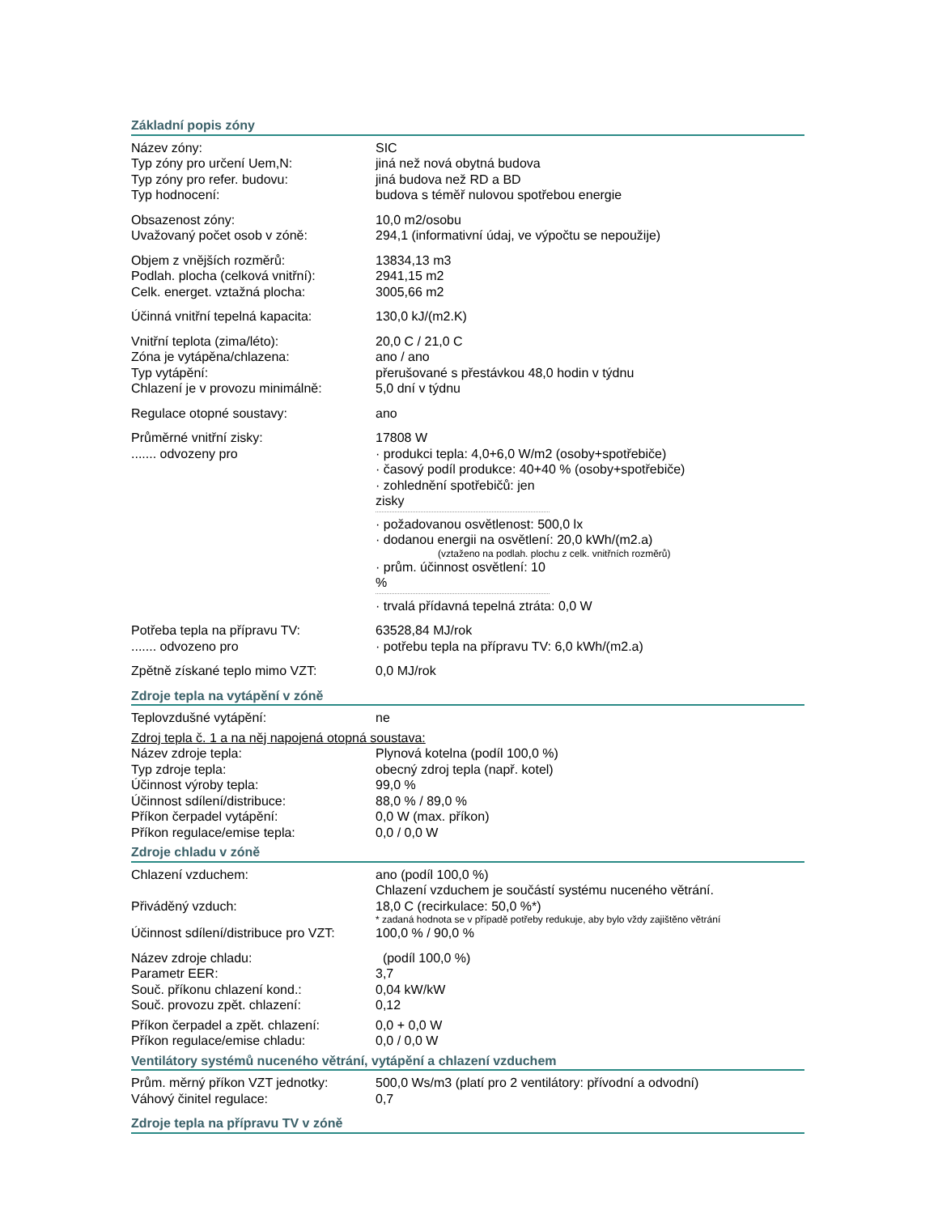Základní popis zóny
Název zóny: SIC
Typ zóny pro určení Uem,N: jiná než nová obytná budova
Typ zóny pro refer. budovu: jiná budova než RD a BD
Typ hodnocení: budova s téměř nulovou spotřebou energie
Obsazenost zóny: 10,0 m2/osobu
Uvažovaný počet osob v zóně: 294,1 (informativní údaj, ve výpočtu se nepoužije)
Objem z vnějších rozměrů: 13834,13 m3
Podlah. plocha (celková vnitřní):
2941,15 m2
Celk. energet. vztažná plocha: 3005,66 m2
Účinná vnitřní tepelná kapacita:
130,0 kJ/(m2.K)
Vnitřní teplota (zima/léto): 20,0 C / 21,0 C
Zóna je vytápěna/chlazena: ano / ano
Typ vytápění: přerušované s přestávkou 48,0 hodin v týdnu
Chlazení je v provozu minimálně:
5,0 dní v týdnu
Regulace otopné soustavy: ano
Průměrné vnitřní zisky:
....... odvozeny pro
17808 W
· produkci tepla: 4,0+6,0 W/m2 (osoby+spotřebiče)
· časový podíl produkce: 40+40 % (osoby+spotřebiče)
· zohlednění spotřebičů: jen zisky
· požadovanou osvětlenost: 500,0 lx
· dodanou energii na osvětlení: 20,0 kWh/(m2.a)
(vztaženo na podlah. plochu z celk. vnitřních rozměrů)
· prům. účinnost osvětlení: 10 %
· trvalá přídavná tepelná ztráta: 0,0 W
Potřeba tepla na přípravu TV:
....... odvozeno pro
63528,84 MJ/rok
· potřebu tepla na přípravu TV: 6,0 kWh/(m2.a)
Zpětně získané teplo mimo VZT: 0,0 MJ/rok
Zdroje tepla na vytápění v zóně
Teplovzdušné vytápění: ne
Zdroj tepla č. 1 a na něj napojená otopná soustava:
Název zdroje tepla: Plynová kotelna (podíl 100,0 %)
Typ zdroje tepla: obecný zdroj tepla (např. kotel)
Účinnost výroby tepla: 99,0 %
Účinnost sdílení/distribuce: 88,0 % / 89,0 %
Příkon čerpadel vytápění: 0,0 W (max. příkon)
Příkon regulace/emise tepla: 0,0 / 0,0 W
Zdroje chladu v zóně
Chlazení vzduchem: ano (podíl 100,0 %)
Chlazení vzduchem je součástí systému nuceného větrání.
Přiváděný vzduch: 18,0 C (recirkulace: 50,0 %*)
* zadaná hodnota se v případě potřeby redukuje, aby bylo vždy zajištěno větrání
Účinnost sdílení/distribuce pro VZT:
100,0 % / 90,0 %
Název zdroje chladu: (podíl 100,0 %)
Parametr EER: 3,7
Souč. příkonu chlazení kond.: 0,04 kW/kW
Souč. provozu zpět. chlazení: 0,12
Příkon čerpadel a zpět. chlazení:
0,0 + 0,0 W
Příkon regulace/emise chladu: 0,0 / 0,0 W
Ventilátory systémů nuceného větrání, vytápění a chlazení vzduchem
Prům. měrný příkon VZT jednotky:
500,0 Ws/m3 (platí pro 2 ventilátory: přívodní a odvodní)
Váhový činitel regulace: 0,7
Zdroje tepla na přípravu TV v zóně